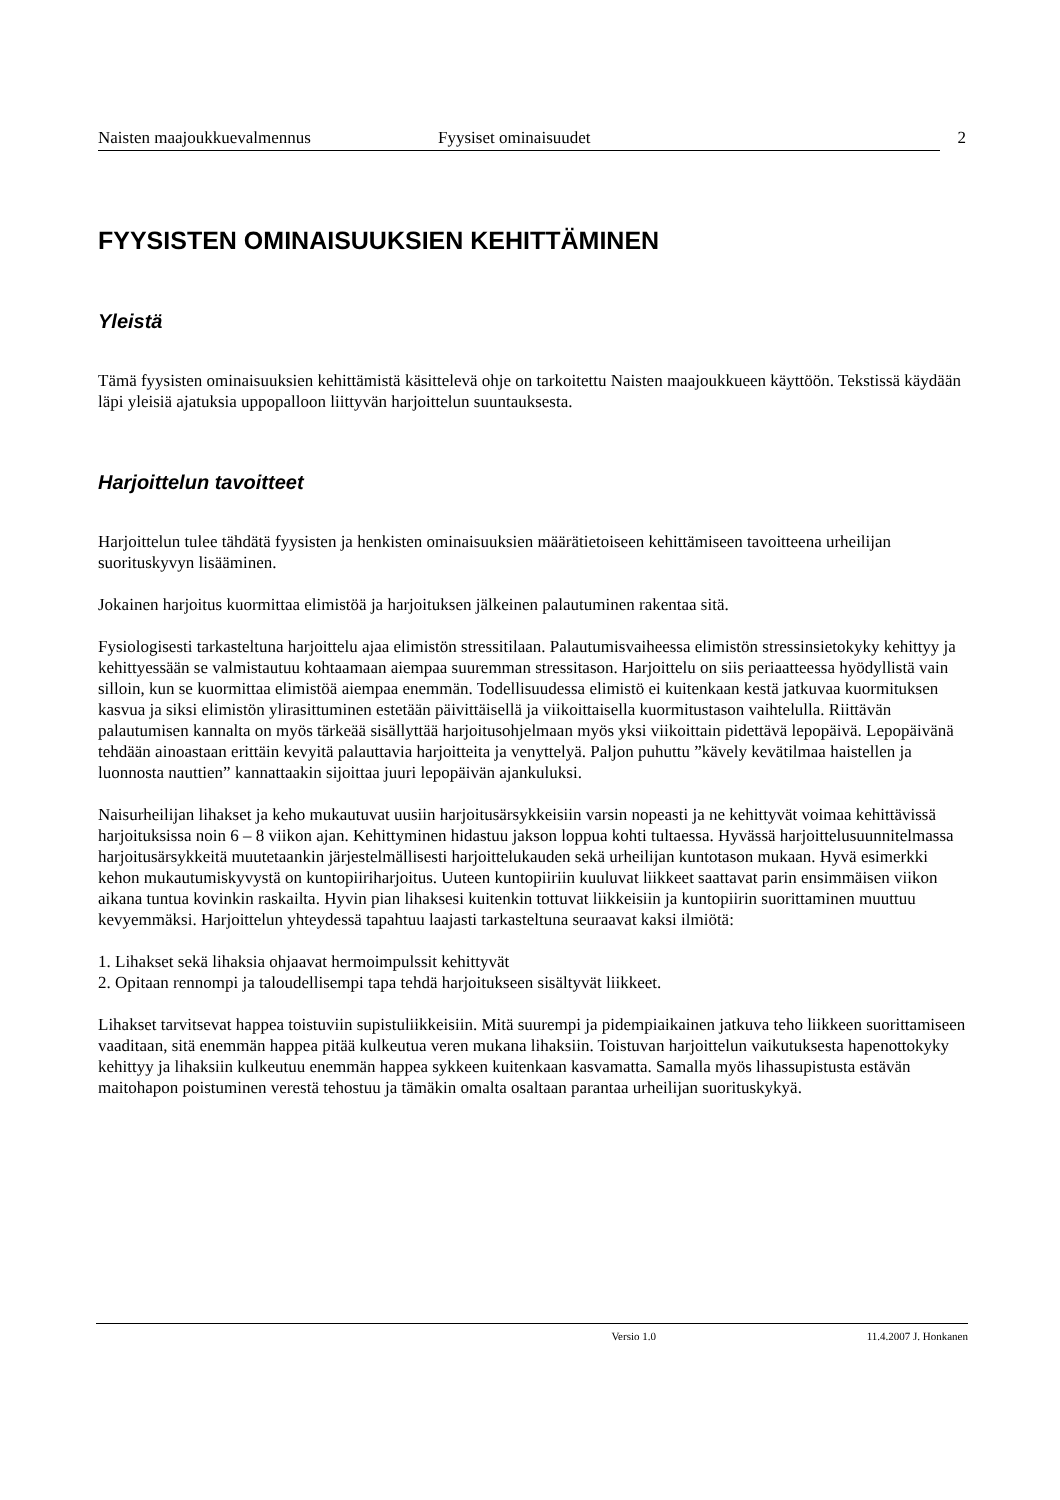Naisten maajoukkuevalmennus Fyysiset ominaisuudet 2
FYYSISTEN OMINAISUUKSIEN KEHITTÄMINEN
Yleistä
Tämä fyysisten ominaisuuksien kehittämistä käsittelevä ohje on tarkoitettu Naisten maajoukkueen käyttöön. Tekstissä käydään läpi yleisiä ajatuksia uppopalloon liittyvän harjoittelun suuntauksesta.
Harjoittelun tavoitteet
Harjoittelun tulee tähdätä fyysisten ja henkisten ominaisuuksien määrätietoiseen kehittämiseen tavoitteena urheilijan suorituskyvyn lisääminen.
Jokainen harjoitus kuormittaa elimistöä ja harjoituksen jälkeinen palautuminen rakentaa sitä.
Fysiologisesti tarkasteltuna harjoittelu ajaa elimistön stressitilaan. Palautumisvaiheessa elimistön stressinsietokyky kehittyy ja kehittyessään se valmistautuu kohtaamaan aiempaa suuremman stressitason. Harjoittelu on siis periaatteessa hyödyllistä vain silloin, kun se kuormittaa elimistöä aiempaa enemmän. Todellisuudessa elimistö ei kuitenkaan kestä jatkuvaa kuormituksen kasvua ja siksi elimistön ylirasittuminen estetään päivittäisellä ja viikoittaisella kuormitustason vaihtelulla. Riittävän palautumisen kannalta on myös tärkeää sisällyttää harjoitusohjelmaan myös yksi viikoittain pidettävä lepopäivä. Lepopäivänä tehdään ainoastaan erittäin kevyitä palauttavia harjoitteita ja venyttelyä. Paljon puhuttu ”kävely kevätilmaa haistellen ja luonnosta nauttien” kannattaakin sijoittaa juuri lepopäivän ajankuluksi.
Naisurheilijan lihakset ja keho mukautuvat uusiin harjoitusärsykkeisiin varsin nopeasti ja ne kehittyvät voimaa kehittävissä harjoituksissa noin 6 – 8 viikon ajan. Kehittyminen hidastuu jakson loppua kohti tultaessa. Hyvässä harjoittelusuunnitelmassa harjoitusärsykkeitä muutetaankin järjestelmällisesti harjoittelukauden sekä urheilijan kuntotason mukaan. Hyvä esimerkki kehon mukautumiskyvystä on kuntopiiriharjoitus. Uuteen kuntopiiriin kuuluvat liikkeet saattavat parin ensimmäisen viikon aikana tuntua kovinkin raskailta. Hyvin pian lihaksesi kuitenkin tottuvat liikkeisiin ja kuntopiirin suorittaminen muuttuu kevyemmäksi. Harjoittelun yhteydessä tapahtuu laajasti tarkasteltuna seuraavat kaksi ilmiötä:
1. Lihakset sekä lihaksia ohjaavat hermoimpulssit kehittyvät
2. Opitaan rennompi ja taloudellisempi tapa tehdä harjoitukseen sisältyvät liikkeet.
Lihakset tarvitsevat happea toistuviin supistuliikkeisiin. Mitä suurempi ja pidempiaikainen jatkuva teho liikkeen suorittamiseen vaaditaan, sitä enemmän happea pitää kulkeutua veren mukana lihaksiin. Toistuvan harjoittelun vaikutuksesta hapenottokyky kehittyy ja lihaksiin kulkeutuu enemmän happea sykkeen kuitenkaan kasvamatta. Samalla myös lihassupistusta estävän maitohapon poistuminen verestä tehostuu ja tämäkin omalta osaltaan parantaa urheilijan suorituskykyä.
Versio 1.0 11.4.2007 J. Honkanen